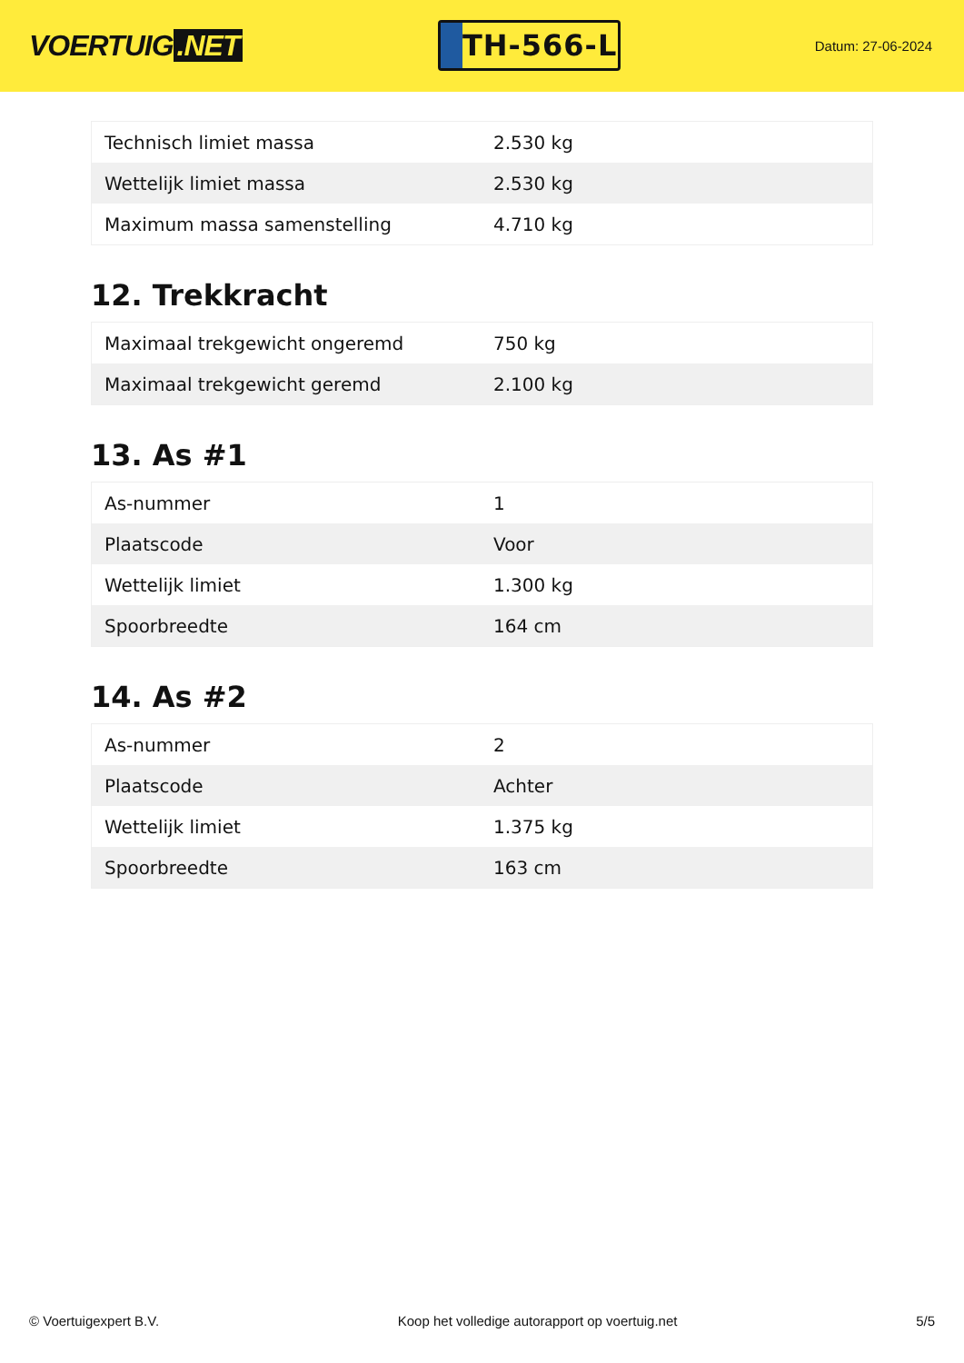VOERTUIG.NET
TH-566-L
Datum: 27-06-2024
| Technisch limiet massa | 2.530 kg |
| Wettelijk limiet massa | 2.530 kg |
| Maximum massa samenstelling | 4.710 kg |
12. Trekkracht
| Maximaal trekgewicht ongeremd | 750 kg |
| Maximaal trekgewicht geremd | 2.100 kg |
13. As #1
| As-nummer | 1 |
| Plaatscode | Voor |
| Wettelijk limiet | 1.300 kg |
| Spoorbreedte | 164 cm |
14. As #2
| As-nummer | 2 |
| Plaatscode | Achter |
| Wettelijk limiet | 1.375 kg |
| Spoorbreedte | 163 cm |
© Voertuigexpert B.V. Koop het volledige autorapport op voertuig.net 5/5